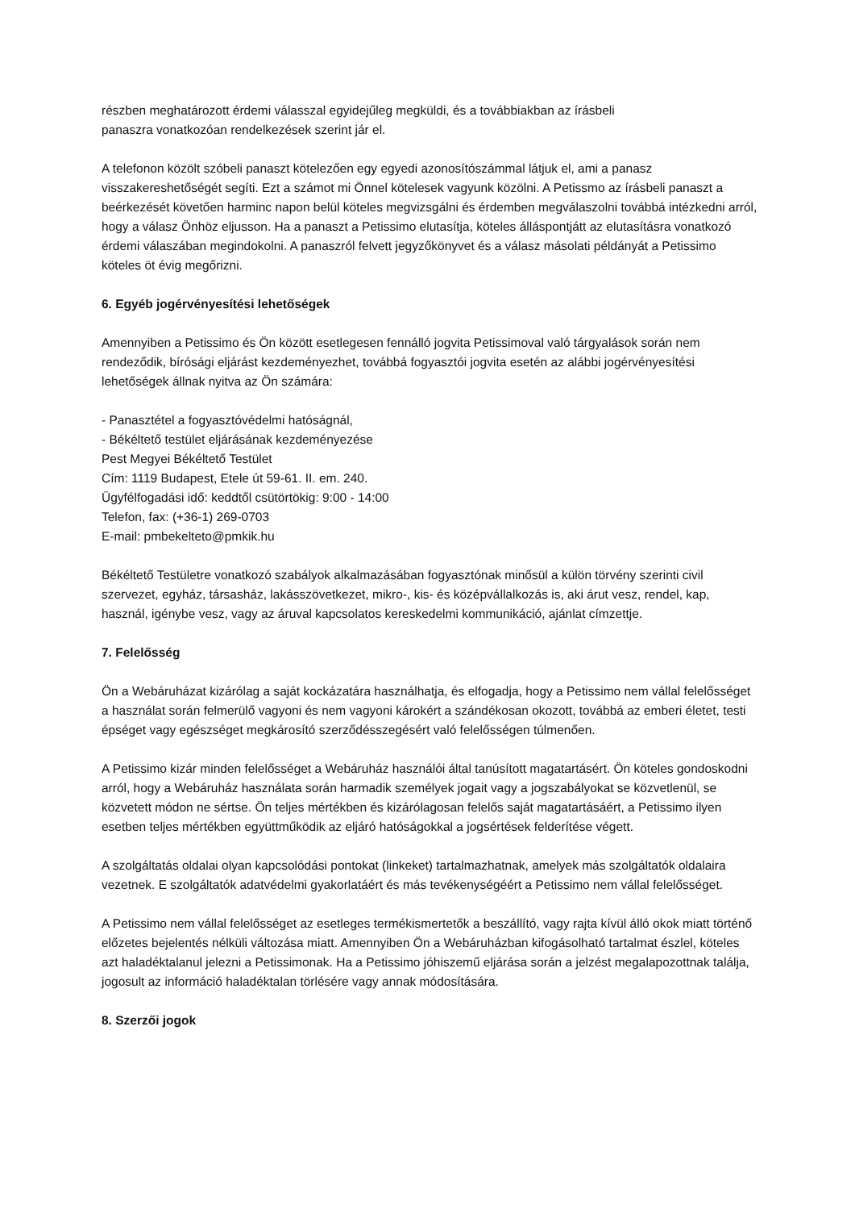részben meghatározott érdemi válasszal egyidejűleg megküldi, és a továbbiakban az írásbeli
panaszra vonatkozóan rendelkezések szerint jár el.
A telefonon közölt szóbeli panaszt kötelezően egy egyedi azonosítószámmal látjuk el, ami a panasz visszakereshetőségét segíti. Ezt a számot mi Önnel kötelesek vagyunk közölni. A Petissmo az írásbeli panaszt a beérkezését követően harminc napon belül köteles megvizsgálni és érdemben megválaszolni továbbá intézkedni arról, hogy a válasz Önhöz eljusson. Ha a panaszt a Petissimo elutasítja, köteles álláspontjátt az elutasításra vonatkozó érdemi válaszában megindokolni. A panaszról felvett jegyzőkönyvet és a válasz másolati példányát a Petissimo köteles öt évig megőrizni.
6. Egyéb jogérvényesítési lehetőségek
Amennyiben a Petissimo és Ön között esetlegesen fennálló jogvita Petissimoval való tárgyalások során nem rendeződik, bírósági eljárást kezdeményezhet, továbbá fogyasztói jogvita esetén az alábbi jogérvényesítési lehetőségek állnak nyitva az Ön számára:
- Panasztétel a fogyasztóvédelmi hatóságnál,
- Békéltető testület eljárásának kezdeményezése
Pest Megyei Békéltető Testület
Cím: 1119 Budapest, Etele út 59-61. II. em. 240.
Ügyfélfogadási idő: keddtől csütörtökig: 9:00 - 14:00
Telefon, fax: (+36-1) 269-0703
E-mail: pmbekelteto@pmkik.hu
Békéltető Testületre vonatkozó szabályok alkalmazásában fogyasztónak minősül a külön törvény szerinti civil szervezet, egyház, társasház, lakásszövetkezet, mikro-, kis- és középvállalkozás is, aki árut vesz, rendel, kap, használ, igénybe vesz, vagy az áruval kapcsolatos kereskedelmi kommunikáció, ajánlat címzettje.
7. Felelősség
Ön a Webáruházat kizárólag a saját kockázatára használhatja, és elfogadja, hogy a Petissimo nem vállal felelősséget a használat során felmerülő vagyoni és nem vagyoni károkért a szándékosan okozott, továbbá az emberi életet, testi épséget vagy egészséget megkárosító szerződésszegésért való felelősségen túlmenően.
A Petissimo kizár minden felelősséget a Webáruház használói által tanúsított magatartásért. Ön köteles gondoskodni arról, hogy a Webáruház használata során harmadik személyek jogait vagy a jogszabályokat se közvetlenül, se közvetett módon ne sértse. Ön teljes mértékben és kizárólagosan felelős saját magatartásáért, a Petissimo ilyen esetben teljes mértékben együttműködik az eljáró hatóságokkal a jogsértések felderítése végett.
A szolgáltatás oldalai olyan kapcsolódási pontokat (linkeket) tartalmazhatnak, amelyek más szolgáltatók oldalaira vezetnek. E szolgáltatók adatvédelmi gyakorlatáért és más tevékenységéért a Petissimo nem vállal felelősséget.
A Petissimo nem vállal felelősséget az esetleges termékismertetők a beszállító, vagy rajta kívül álló okok miatt történő előzetes bejelentés nélküli változása miatt. Amennyiben Ön a Webáruházban kifogásolható tartalmat észlel, köteles azt haladéktalanul jelezni a Petissimonak. Ha a Petissimo jóhiszemű eljárása során a jelzést megalapozottnak találja, jogosult az információ haladéktalan törlésére vagy annak módosítására.
8. Szerzői jogok